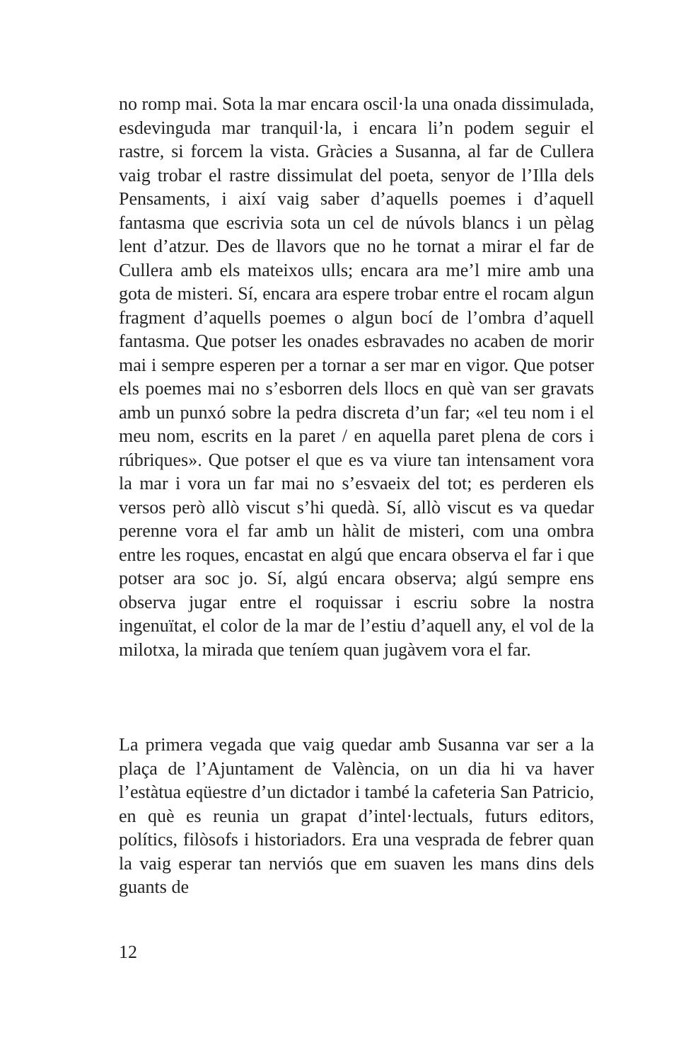no romp mai. Sota la mar encara oscil·la una onada dissimulada, esdevinguda mar tranquil·la, i encara li’n podem seguir el rastre, si forcem la vista. Gràcies a Susanna, al far de Cullera vaig trobar el rastre dissimulat del poeta, senyor de l’Illa dels Pensaments, i així vaig saber d’aquells poemes i d’aquell fantasma que escrivia sota un cel de núvols blancs i un pèlag lent d’atzur. Des de llavors que no he tornat a mirar el far de Cullera amb els mateixos ulls; encara ara me’l mire amb una gota de misteri. Sí, encara ara espere trobar entre el rocam algun fragment d’aquells poemes o algun bocí de l’ombra d’aquell fantasma. Que potser les onades esbravades no acaben de morir mai i sempre esperen per a tornar a ser mar en vigor. Que potser els poemes mai no s’esborren dels llocs en què van ser gravats amb un punxó sobre la pedra discreta d’un far; «el teu nom i el meu nom, escrits en la paret / en aquella paret plena de cors i rúbriques». Que potser el que es va viure tan intensament vora la mar i vora un far mai no s’esvaeix del tot; es perderen els versos però allò viscut s’hi quedà. Sí, allò viscut es va quedar perenne vora el far amb un hàlit de misteri, com una ombra entre les roques, encastat en algú que encara observa el far i que potser ara soc jo. Sí, algú encara observa; algú sempre ens observa jugar entre el roquissar i escriu sobre la nostra ingenuïtat, el color de la mar de l’estiu d’aquell any, el vol de la milotxa, la mirada que teníem quan jugàvem vora el far.
La primera vegada que vaig quedar amb Susanna var ser a la plaça de l’Ajuntament de València, on un dia hi va haver l’estàtua eqüestre d’un dictador i també la cafeteria San Patricio, en què es reunia un grapat d’intel·lectuals, futurs editors, polítics, filòsofs i historiadors. Era una vesprada de febrer quan la vaig esperar tan nerviós que em suaven les mans dins dels guants de
12